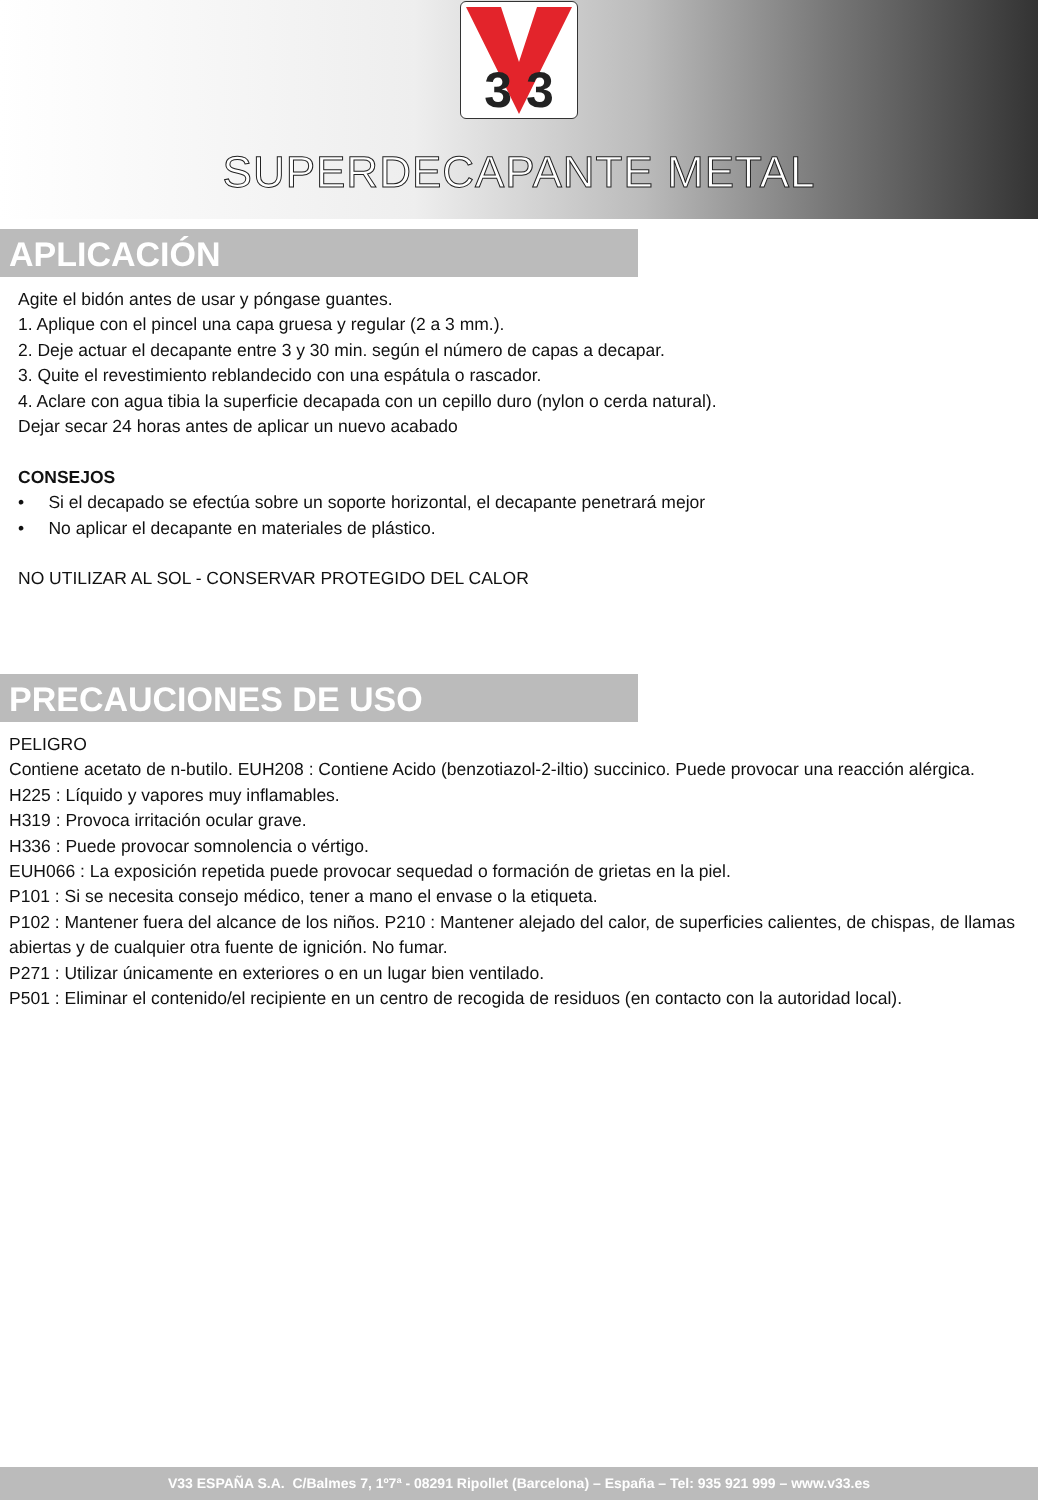3 3
SUPERDECAPANTE METAL
APLICACIÓN
Agite el bidón antes de usar y póngase guantes.
1. Aplique con el pincel una capa gruesa y regular (2 a 3 mm.).
2. Deje actuar el decapante entre 3 y 30 min. según el número de capas a decapar.
3. Quite el revestimiento reblandecido con una espátula o rascador.
4. Aclare con agua tibia la superficie decapada con un cepillo duro (nylon o cerda natural).
Dejar secar 24 horas antes de aplicar un nuevo acabado
CONSEJOS
• Si el decapado se efectúa sobre un soporte horizontal, el decapante penetrará mejor
• No aplicar el decapante en materiales de plástico.
NO UTILIZAR AL SOL - CONSERVAR PROTEGIDO DEL CALOR
PRECAUCIONES DE USO
PELIGRO
Contiene acetato de n-butilo. EUH208 : Contiene Acido (benzotiazol-2-iltio) succinico. Puede provocar una reacción alérgica.
H225 : Líquido y vapores muy inflamables.
H319 : Provoca irritación ocular grave.
H336 : Puede provocar somnolencia o vértigo.
EUH066 : La exposición repetida puede provocar sequedad o formación de grietas en la piel.
P101 : Si se necesita consejo médico, tener a mano el envase o la etiqueta.
P102 : Mantener fuera del alcance de los niños. P210 : Mantener alejado del calor, de superficies calientes, de chispas, de llamas abiertas y de cualquier otra fuente de ignición. No fumar.
P271 : Utilizar únicamente en exteriores o en un lugar bien ventilado.
P501 : Eliminar el contenido/el recipiente en un centro de recogida de residuos (en contacto con la autoridad local).
V33 ESPAÑA S.A. C/Balmes 7, 1º7ª - 08291 Ripollet (Barcelona) – España – Tel: 935 921 999 – www.v33.es